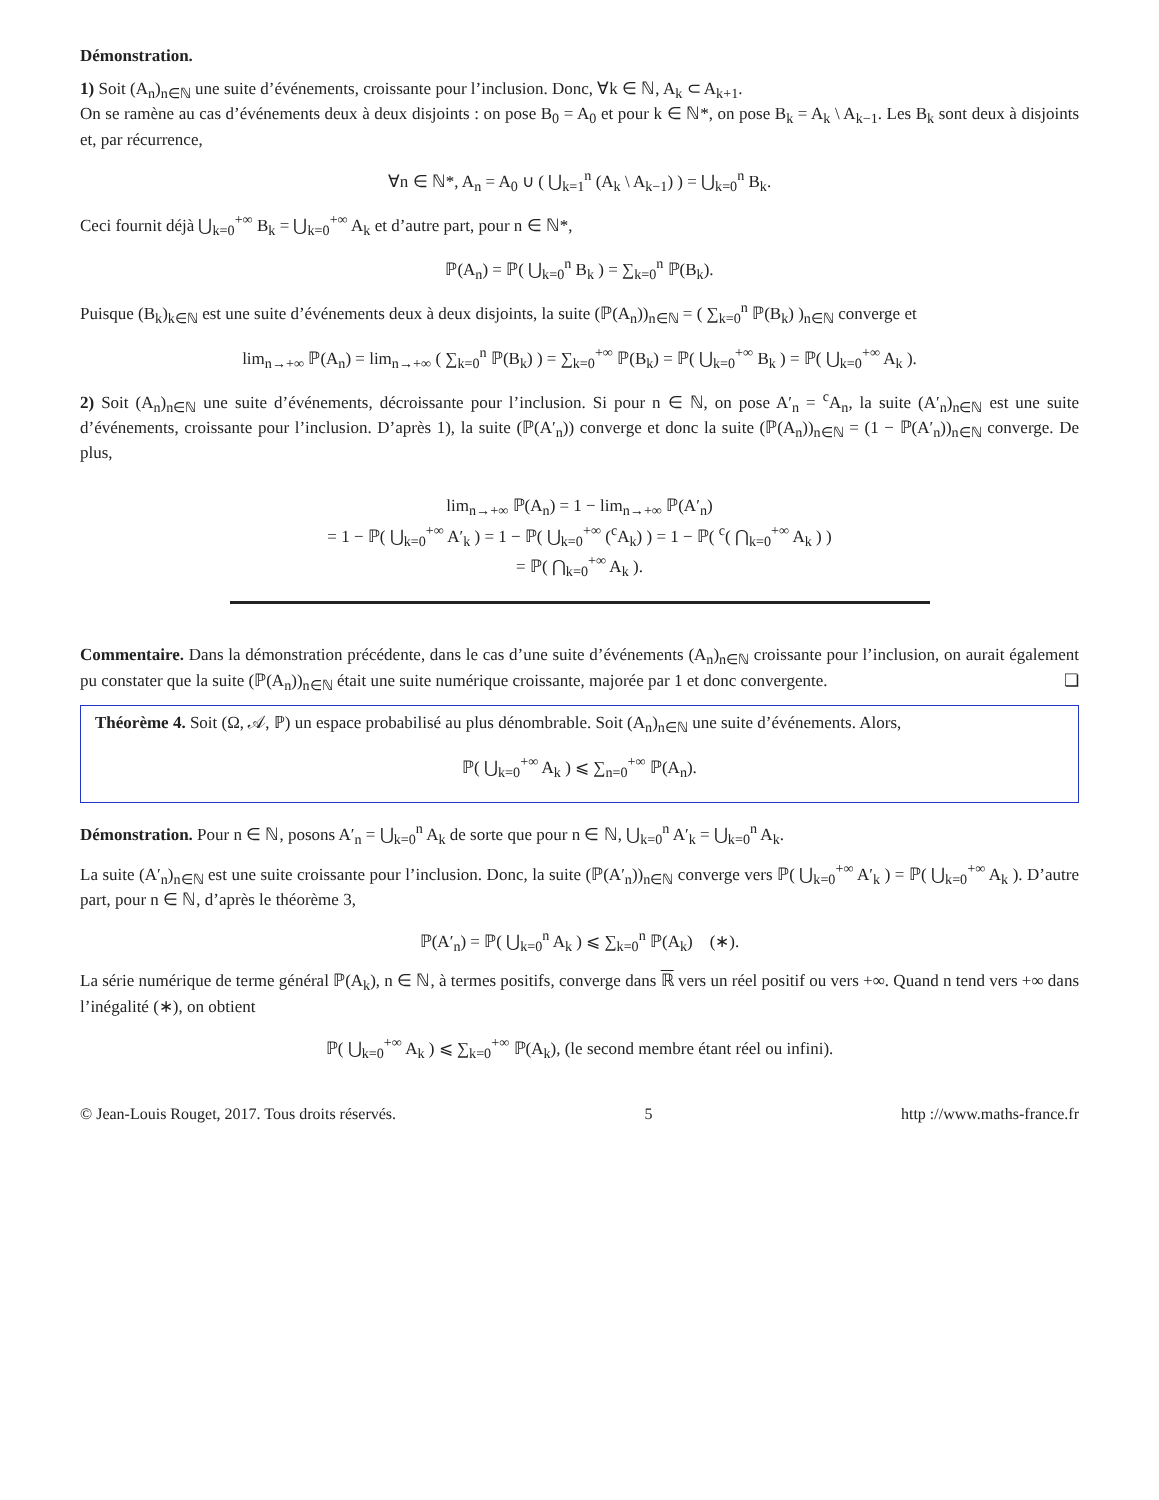Démonstration.
1) Soit (A<sub>n</sub>)<sub>n∈ℕ</sub> une suite d’événements, croissante pour l’inclusion. Donc, ∀k ∈ ℕ, A<sub>k</sub> ⊂ A<sub>k+1</sub>.
On se ramène au cas d’événements deux à deux disjoints : on pose B<sub>0</sub> = A<sub>0</sub> et pour k ∈ ℕ*, on pose B<sub>k</sub> = A<sub>k</sub> \ A<sub>k−1</sub>. Les B<sub>k</sub> sont deux à disjoints et, par récurrence,
∀n ∈ ℕ*, A<sub>n</sub> = A<sub>0</sub> ∪ ( ⋃<sub>k=1</sub><sup>n</sup> (A<sub>k</sub> \ A<sub>k−1</sub>) ) = ⋃<sub>k=0</sub><sup>n</sup> B<sub>k</sub>.
Ceci fournit déjà ⋃<sub>k=0</sub><sup>+∞</sup> B<sub>k</sub> = ⋃<sub>k=0</sub><sup>+∞</sup> A<sub>k</sub> et d’autre part, pour n ∈ ℕ*,
ℙ(A<sub>n</sub>) = ℙ( ⋃<sub>k=0</sub><sup>n</sup> B<sub>k</sub> ) = ∑<sub>k=0</sub><sup>n</sup> ℙ(B<sub>k</sub>).
Puisque (B<sub>k</sub>)<sub>k∈ℕ</sub> est une suite d’événements deux à deux disjoints, la suite (ℙ(A<sub>n</sub>))<sub>n∈ℕ</sub> = ( ∑<sub>k=0</sub><sup>n</sup> ℙ(B<sub>k</sub>) )<sub>n∈ℕ</sub> converge et
lim<sub>n→+∞</sub> ℙ(A<sub>n</sub>) = lim<sub>n→+∞</sub> ( ∑<sub>k=0</sub><sup>n</sup> ℙ(B<sub>k</sub>) ) = ∑<sub>k=0</sub><sup>+∞</sup> ℙ(B<sub>k</sub>) = ℙ( ⋃<sub>k=0</sub><sup>+∞</sup> B<sub>k</sub> ) = ℙ( ⋃<sub>k=0</sub><sup>+∞</sup> A<sub>k</sub> ).
2) Soit (A<sub>n</sub>)<sub>n∈ℕ</sub> une suite d’événements, décroissante pour l’inclusion. Si pour n ∈ ℕ, on pose A′<sub>n</sub> = <sup>c</sup>A<sub>n</sub>, la suite (A′<sub>n</sub>)<sub>n∈ℕ</sub> est une suite d’événements, croissante pour l’inclusion. D’après 1), la suite (ℙ(A′<sub>n</sub>)) converge et donc la suite (ℙ(A<sub>n</sub>))<sub>n∈ℕ</sub> = (1 − ℙ(A′<sub>n</sub>))<sub>n∈ℕ</sub> converge. De plus,
lim<sub>n→+∞</sub> ℙ(A<sub>n</sub>) = 1 − lim<sub>n→+∞</sub> ℙ(A′<sub>n</sub>)
= 1 − ℙ( ⋃<sub>k=0</sub><sup>+∞</sup> A′<sub>k</sub> ) = 1 − ℙ( ⋃<sub>k=0</sub><sup>+∞</sup> (<sup>c</sup>A<sub>k</sub>) ) = 1 − ℙ( <sup>c</sup>( ⋂<sub>k=0</sub><sup>+∞</sup> A<sub>k</sub> ) )
= ℙ( ⋂<sub>k=0</sub><sup>+∞</sup> A<sub>k</sub> ).
Commentaire. Dans la démonstration précédente, dans le cas d’une suite d’événements (A<sub>n</sub>)<sub>n∈ℕ</sub> croissante pour l’inclusion, on aurait également pu constater que la suite (ℙ(A<sub>n</sub>))<sub>n∈ℕ</sub> était une suite numérique croissante, majorée par 1 et donc convergente. ❏
Théorème 4. Soit (Ω, 𝒜, ℙ) un espace probabilisé au plus dénombrable. Soit (A<sub>n</sub>)<sub>n∈ℕ</sub> une suite d’événements. Alors,
ℙ( ⋃<sub>k=0</sub><sup>+∞</sup> A<sub>k</sub> ) ⩽ ∑<sub>n=0</sub><sup>+∞</sup> ℙ(A<sub>n</sub>).
Démonstration. Pour n ∈ ℕ, posons A′<sub>n</sub> = ⋃<sub>k=0</sub><sup>n</sup> A<sub>k</sub> de sorte que pour n ∈ ℕ, ⋃<sub>k=0</sub><sup>n</sup> A′<sub>k</sub> = ⋃<sub>k=0</sub><sup>n</sup> A<sub>k</sub>.
La suite (A′<sub>n</sub>)<sub>n∈ℕ</sub> est une suite croissante pour l’inclusion. Donc, la suite (ℙ(A′<sub>n</sub>))<sub>n∈ℕ</sub> converge vers ℙ( ⋃<sub>k=0</sub><sup>+∞</sup> A′<sub>k</sub> ) = ℙ( ⋃<sub>k=0</sub><sup>+∞</sup> A<sub>k</sub> ). D’autre part, pour n ∈ ℕ, d’après le théorème 3,
ℙ(A′<sub>n</sub>) = ℙ( ⋃<sub>k=0</sub><sup>n</sup> A<sub>k</sub> ) ⩽ ∑<sub>k=0</sub><sup>n</sup> ℙ(A<sub>k</sub>) (∗).
La série numérique de terme général ℙ(A<sub>k</sub>), n ∈ ℕ, à termes positifs, converge dans ℝ vers un réel positif ou vers +∞. Quand n tend vers +∞ dans l’inégalité (∗), on obtient
ℙ( ⋃<sub>k=0</sub><sup>+∞</sup> A<sub>k</sub> ) ⩽ ∑<sub>k=0</sub><sup>+∞</sup> ℙ(A<sub>k</sub>), (le second membre étant réel ou infini).
© Jean-Louis Rouget, 2017. Tous droits réservés. 5 http ://www.maths-france.fr